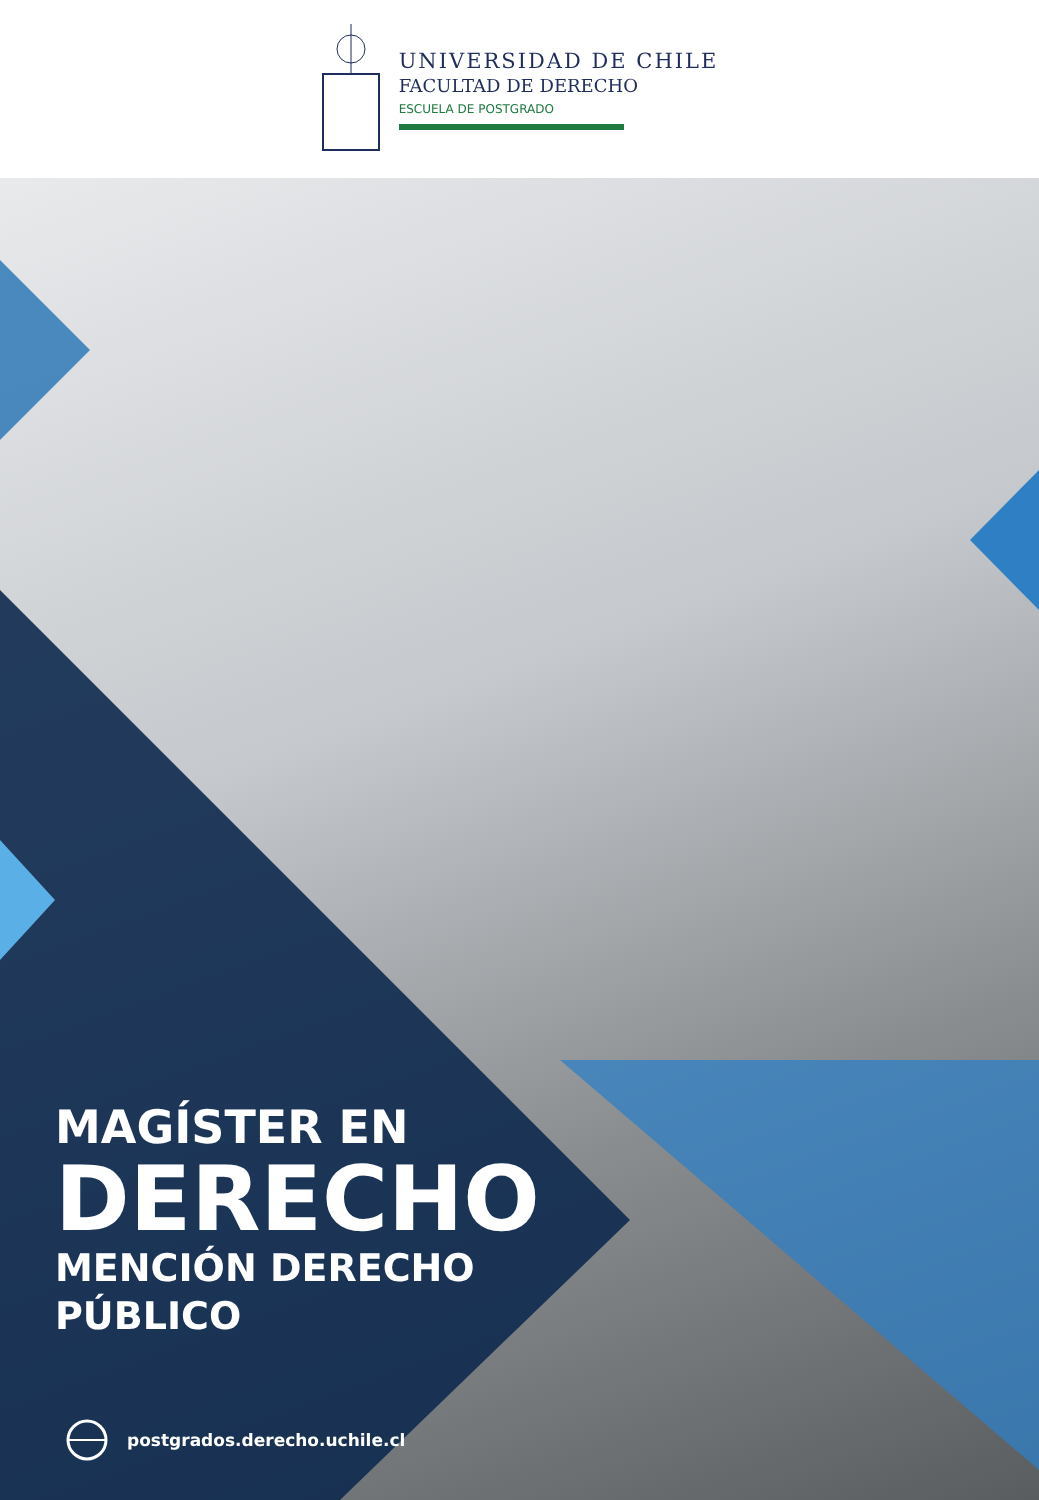UNIVERSIDAD DE CHILE
FACULTAD DE DERECHO
ESCUELA DE POSTGRADO
MAGÍSTER EN
DERECHO
MENCIÓN DERECHO
PÚBLICO
postgrados.derecho.uchile.cl